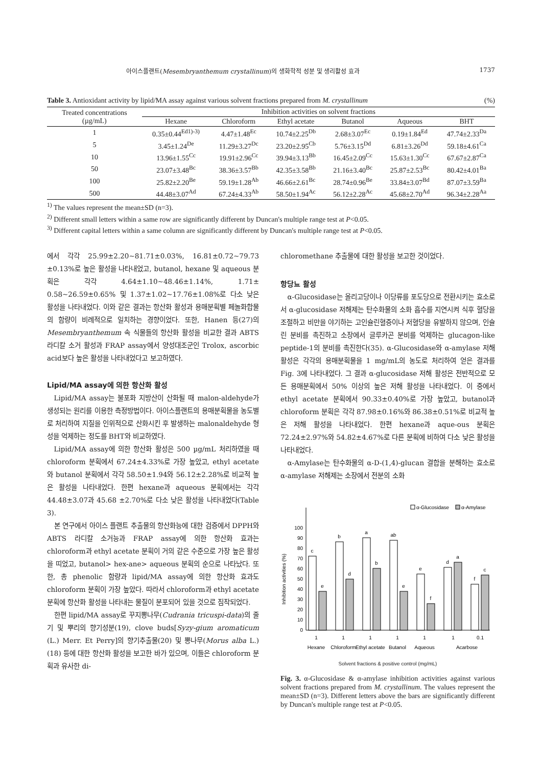아이스플랜트(Mesembryanthemum crystallinum)의 생화학적 성분 및 생리활성 효과 1737
Table 3. Antioxidant activity by lipid/MA assay against various solvent fractions prepared from M. crystallinum (%)
| Treated concentrations (µg/mL) | Inhibition activities on solvent fractions | | | | | |
| --- | --- | --- | --- | --- | --- | --- |
| | Hexane | Chloroform | Ethyl acetate | Butanol | Aqueous | BHT |
| 1 | 0.35±0.44<sup>Ed1)-3)</sup> | 4.47±1.48<sup>Ec</sup> | 10.74±2.25<sup>Db</sup> | 2.68±3.07<sup>Ec</sup> | 0.19±1.84<sup>Ed</sup> | 47.74±2.33<sup>Da</sup> |
| 5 | 3.45±1.24<sup>De</sup> | 11.29±3.27<sup>Dc</sup> | 23.20±2.95<sup>Cb</sup> | 5.76±3.15<sup>Dd</sup> | 6.81±3.26<sup>Dd</sup> | 59.18±4.61<sup>Ca</sup> |
| 10 | 13.96±1.55<sup>Cc</sup> | 19.91±2.96<sup>Cc</sup> | 39.94±3.13<sup>Bb</sup> | 16.45±2.09<sup>Cc</sup> | 15.63±1.30<sup>Cc</sup> | 67.67±2.87<sup>Ca</sup> |
| 50 | 23.07±3.48<sup>Bc</sup> | 38.36±3.57<sup>Bb</sup> | 42.35±3.58<sup>Bb</sup> | 21.16±3.40<sup>Bc</sup> | 25.87±2.53<sup>Bc</sup> | 80.42±4.01<sup>Ba</sup> |
| 100 | 25.82±2.20<sup>Be</sup> | 59.19±1.28<sup>Ab</sup> | 46.66±2.61<sup>Bc</sup> | 28.74±0.96<sup>Be</sup> | 33.84±3.07<sup>Bd</sup> | 87.07±3.59<sup>Ba</sup> |
| 500 | 44.48±3.07<sup>Ad</sup> | 67.24±4.33<sup>Ab</sup> | 58.50±1.94<sup>Ac</sup> | 56.12±2.28<sup>Ac</sup> | 45.68±2.70<sup>Ad</sup> | 96.34±2.28<sup>Aa</sup> |
<sup>1)</sup> The values represent the mean±SD (n=3).
<sup>2)</sup> Different small letters within a same row are significantly different by Duncan's multiple range test at P<0.05.
<sup>3)</sup> Different capital letters within a same column are significantly different by Duncan's multiple range test at P<0.05.
에서 각각 25.99±2.20~81.71±0.03%, 16.81±0.72~79.73 ±0.13%로 높은 활성을 나타내었고, butanol, hexane 및 aqueous 분획은 각각 4.64±1.10~48.46±1.14%, 1.71± 0.58~26.59±0.65% 및 1.37±1.02~17.76±1.08%로 다소 낮은 활성을 나타내었다. 이와 같은 결과는 항산화 활성과 용매분획별 페놀화합물의 함량이 비례적으로 일치하는 경향이었다. 또한, Hanen 등(27)의 Mesembryanthemum 속 식물들의 항산화 활성을 비교한 결과 ABTS 라디칼 소거 활성과 FRAP assay에서 양성대조군인 Trolox, ascorbic acid보다 높은 활성을 나타내었다고 보고하였다.
Lipid/MA assay에 의한 항산화 활성
Lipid/MA assay는 불포화 지방산이 산화될 때 malon-aldehyde가 생성되는 원리를 이용한 측정방법이다. 아이스플랜트의 용매분획물을 농도별로 처리하여 지질을 인위적으로 산화시킨 후 발생하는 malonaldehyde 형성을 억제하는 정도를 BHT와 비교하였다.
Lipid/MA assay에 의한 항산화 활성은 500 µg/mL 처리하였을 때 chloroform 분획에서 67.24±4.33%로 가장 높았고, ethyl acetate와 butanol 분획에서 각각 58.50±1.94와 56.12±2.28%로 비교적 높은 활성을 나타내었다. 한편 hexane과 aqueous 분획에서는 각각 44.48±3.07과 45.68 ±2.70%로 다소 낮은 활성을 나타내었다(Table 3).
본 연구에서 아이스 플랜트 추출물의 항산화능에 대한 검증에서 DPPH와 ABTS 라디칼 소거능과 FRAP assay에 의한 항산화 효과는 chloroform과 ethyl acetate 분획이 거의 같은 수준으로 가장 높은 활성을 띠었고, butanol> hex-ane> aqueous 분획의 순으로 나타났다. 또한, 총 phenolic 함량과 lipid/MA assay에 의한 항산화 효과도 chloroform 분획이 가장 높았다. 따라서 chloroform과 ethyl acetate 분획에 항산화 활성을 나타내는 물질이 분포되어 있을 것으로 짐작되었다.
한편 lipid/MA assay로 꾸지뽕나무(Cudrania tricuspi-data)의 줄기 및 뿌리의 향기성분(19), clove buds[Syzy-gium aromaticum (L.) Merr. Et Perry]의 향기추출물(20) 및 뽕나무(Morus alba L.)(18) 등에 대한 항산화 활성을 보고한 바가 있으며, 이들은 chloroform 분획과 유사한 di-
chloromethane 추출물에 대한 활성을 보고한 것이었다.
항당뇨 활성
α-Glucosidase는 올리고당이나 이당류를 포도당으로 전환시키는 효소로서 α-glucosidase 저해제는 탄수화물의 소화 흡수를 지연시켜 식후 혈당을 조절하고 비만을 야기하는 고인슐린혈증이나 저혈당을 유발하지 않으며, 인슐린 분비를 촉진하고 소장에서 글루카곤 분비를 억제하는 glucagon-like peptide-1의 분비를 촉진한다(35). α-Glucosidase와 α-amylase 저해 활성은 각각의 용매분획물을 1 mg/mL의 농도로 처리하여 얻은 결과를 Fig. 3에 나타내었다. 그 결과 α-glucosidase 저해 활성은 전반적으로 모든 용매분획에서 50% 이상의 높은 저해 활성을 나타내었다. 이 중에서 ethyl acetate 분획에서 90.33±0.40%로 가장 높았고, butanol과 chloroform 분획은 각각 87.98±0.16%와 86.38±0.51%로 비교적 높은 저해 활성을 나타내었다. 한편 hexane과 aque-ous 분획은 72.24±2.97%와 54.82±4.67%로 다른 분획에 비하여 다소 낮은 활성을 나타내었다.
α-Amylase는 탄수화물의 α-D-(1,4)-glucan 결합을 분해하는 효소로 α-amylase 저해제는 소장에서 전분의 소화
Inhibition activities (%)
0
10
20
30
40
50
60
70
80
90
100
c
e
b
d
a
b
ab
e
e
f
d
a
f
c
1
1
1
1
1
1
0.1
Hexane
Chloroform
Ethyl acetate
Butanol
Aqueous
Acarbose
α-Glucosidase
α-Amylase
Solvent fractions & positive control (mg/mL)
Fig. 3. α-Glucosidase & α-amylase inhibition activities against various solvent fractions prepared from M. crystallinum. The values represent the mean±SD (n=3). Different letters above the bars are significantly different by Duncan's multiple range test at P<0.05.